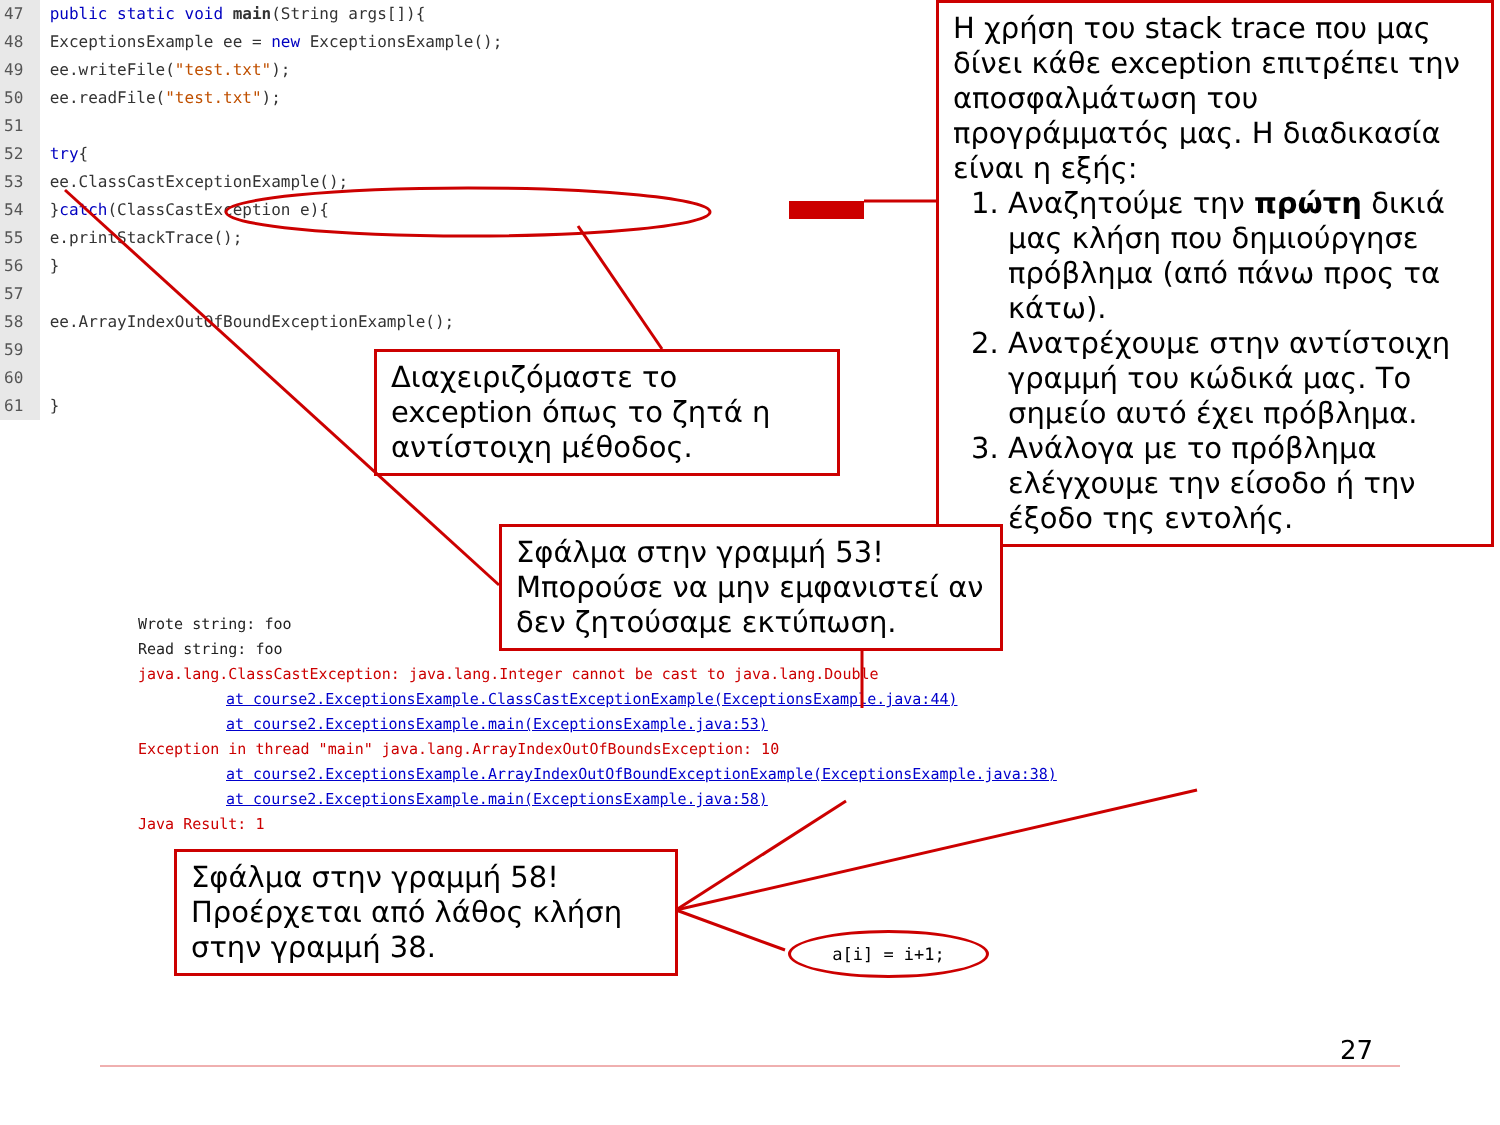47 public static void main(String args[]){
48 ExceptionsExample ee = new ExceptionsExample();
49 ee.writeFile("test.txt");
50 ee.readFile("test.txt");
51
52 try{
53 ee.ClassCastExceptionExample();
54 }catch(ClassCastException e){
55 e.printStackTrace();
56 }
57
58 ee.ArrayIndexOutOfBoundExceptionExample();
59
60
61 }
Η χρήση του stack trace που μας δίνει κάθε exception επιτρέπει την αποσφαλμάτωση του προγράμματός μας. Η διαδικασία είναι η εξής:
1. Αναζητούμε την πρώτη δικιά μας κλήση που δημιούργησε πρόβλημα (από πάνω προς τα κάτω).
2. Ανατρέχουμε στην αντίστοιχη γραμμή του κώδικά μας. Το σημείο αυτό έχει πρόβλημα.
3. Ανάλογα με το πρόβλημα ελέγχουμε την είσοδο ή την έξοδο της εντολής.
Διαχειριζόμαστε το exception όπως το ζητά η αντίστοιχη μέθοδος.
Σφάλμα στην γραμμή 53! Μπορούσε να μην εμφανιστεί αν δεν ζητούσαμε εκτύπωση.
Wrote string: foo
Read string: foo
java.lang.ClassCastException: java.lang.Integer cannot be cast to java.lang.Double
at course2.ExceptionsExample.ClassCastExceptionExample(ExceptionsExample.java:44)
at course2.ExceptionsExample.main(ExceptionsExample.java:53)
Exception in thread "main" java.lang.ArrayIndexOutOfBoundsException: 10
at course2.ExceptionsExample.ArrayIndexOutOfBoundExceptionExample(ExceptionsExample.java:38)
at course2.ExceptionsExample.main(ExceptionsExample.java:58)
Java Result: 1
Σφάλμα στην γραμμή 58! Προέρχεται από λάθος κλήση στην γραμμή 38.
a[i] = i+1;
27